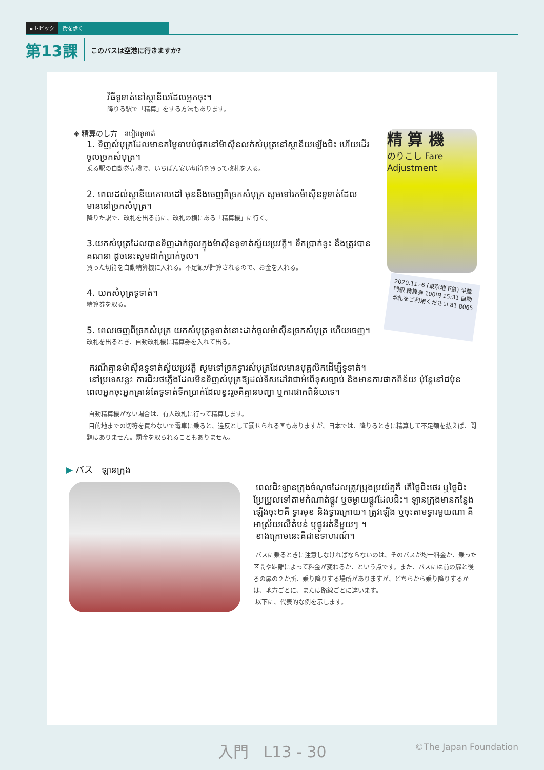►トピック 街を歩く
第13課 このバスは空港に行きますか?
វិធីទូទាត់នៅស្ថានីយដែលអ្នកចុះ។
降りる駅で「精算」をする方法もあります。
精 算 機
のりこし Fare Adjustment
2020.11.-6 (東京地下鉄) 半蔵門駅 精算券 100円 15:31 自動改札をご利用ください 81 8065
◈ 精算のし方 របៀបទូទាត់
1. ទិញសំបុត្រដែលមានតម្លៃទាបបំផុតនៅម៉ាស៊ីនលក់សំបុត្រនៅស្ថានីយឡើងជិះ ហើយដើរចូលច្រកសំបុត្រ។
乗る駅の自動券売機で、いちばん安い切符を買って改札を入る。
2. ពេលដល់ស្ថានីយគោលដៅ មុននឹងចេញពីច្រកសំបុត្រ សូមទៅរកម៉ាស៊ីនទូទាត់ដែលមាននៅច្រកសំបុត្រ។
降りた駅で、改札を出る前に、改札の横にある「精算機」に行く。
3.យកសំបុត្រដែលបានទិញដាក់ចូលក្នុងម៉ាស៊ីនទូទាត់ស្វ័យប្រវត្តិ។ ទឹកប្រាក់ខ្វះ នឹងត្រូវបានគណនា ដូចនេះសូមដាក់ប្រាក់ចូល។
買った切符を自動精算機に入れる。不足額が計算されるので、お金を入れる。
4. យកសំបុត្រទូទាត់។
精算券を取る。
5. ពេលចេញពីច្រកសំបុត្រ យកសំបុត្រទូទាត់នោះដាក់ចូលម៉ាស៊ីនច្រកសំបុត្រ ហើយចេញ។
改札を出るとき、自動改札機に精算券を入れて出る。
ករណីគ្មានម៉ាស៊ីនទូទាត់ស្វ័យប្រវត្តិ សូមទៅច្រកទ្វារសំបុត្រដែលមានបុគ្គលិកដើម្បីទូទាត់។
នៅប្រទេសខ្លះ ការជិះរថភ្លើងដែលមិនទិញសំបុត្រឱ្យដល់ទិសដៅវាជាអំពើខុសច្បាប់ និងមានការផាកពិន័យ ប៉ុន្តែនៅជប៉ុន ពេលអ្នកចុះអ្នកគ្រាន់តែទូទាត់ទឹកប្រាក់ដែលខ្វះរួចគឺគ្មានបញ្ហា ឬការផាកពិន័យទេ។
自動精算機がない場合は、有人改札に行って精算します。
目的地までの切符を買わないで電車に乗ると、違反として罰せられる国もありますが、日本では、降りるときに精算して不足額を払えば、問題はありません。罰金を取られることもありません。
▶ バス ឡានក្រុង
ពេលជិះឡានក្រុងចំណុចដែលត្រូវប្រុងប្រយ័ត្នគឺ តើថ្លៃជិះថេរ ឬថ្លៃជិះប្រែប្រួលទៅតាមកំណាត់ផ្លូវ ឬចម្ងាយផ្លូវដែលជិះ។ ឡានក្រុងមានកន្លែងឡើងចុះ២គឺ ទ្វារមុខ និងទ្វារក្រោយ។ ត្រូវឡើង ឬចុះតាមទ្វារមួយណា គឺអាស្រ័យលើតំបន់ ឬផ្លូវរត់នីមួយៗ ។
ខាងក្រោមនេះគឺជាឧទាហរណ៍។
バスに乗るときに注意しなければならないのは、そのバスが均一料金か、乗った区間や距離によって料金が変わるか、という点です。また、バスには前の扉と後ろの扉の２か所、乗り降りする場所がありますが、どちらから乗り降りするかは、地方ごとに、または路線ごとに違います。
以下に、代表的な例を示します。
入門 L13 - 30 ©The Japan Foundation